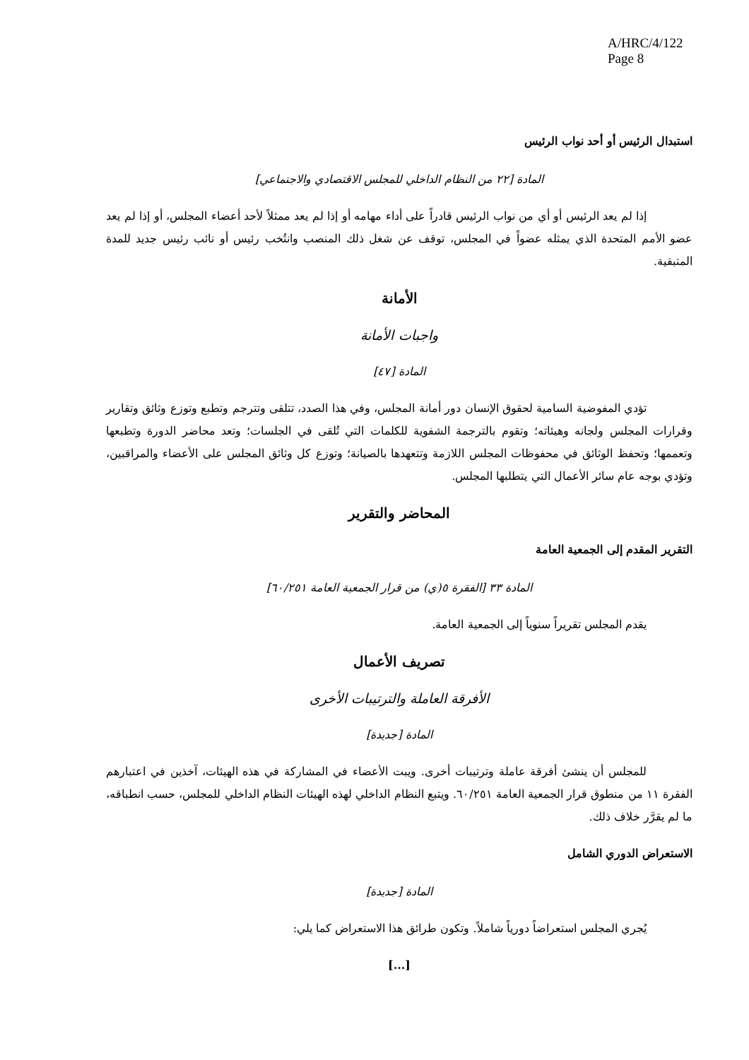A/HRC/4/122
Page 8
استبدال الرئيس أو أحد نواب الرئيس
المادة [٢٢ من النظام الداخلي للمجلس الاقتصادي والاجتماعي]
إذا لم يعد الرئيس أو أي من نواب الرئيس قادراً على أداء مهامه أو إذا لم يعد ممثلاً لأحد أعضاء المجلس، أو إذا لم يعد عضو الأمم المتحدة الذي يمثله عضواً في المجلس، توقف عن شغل ذلك المنصب وانتُخب رئيس أو نائب رئيس جديد للمدة المتبقية.
الأمانة
واجبات الأمانة
المادة [٤٧]
تؤدي المفوضية السامية لحقوق الإنسان دور أمانة المجلس، وفي هذا الصدد، تتلقى وتترجم وتطبع وتوزع وثائق وتقارير وقرارات المجلس ولجانه وهيئاته؛ وتقوم بالترجمة الشفوية للكلمات التي تُلقى في الجلسات؛ وتعد محاضر الدورة وتطبعها وتعممها؛ وتحفظ الوثائق في محفوظات المجلس اللازمة وتتعهدها بالصيانة؛ وتوزع كل وثائق المجلس على الأعضاء والمراقبين، وتؤدي بوجه عام سائر الأعمال التي يتطلبها المجلس.
المحاضر والتقرير
التقرير المقدم إلى الجمعية العامة
المادة ٣٣ [الفقرة ٥(ي) من قرار الجمعية العامة ٦٠/٢٥١]
يقدم المجلس تقريراً سنوياً إلى الجمعية العامة.
تصريف الأعمال
الأفرقة العاملة والترتيبات الأخرى
المادة [جديدة]
للمجلس أن ينشئ أفرقة عاملة وترتيبات أخرى. ويبت الأعضاء في المشاركة في هذه الهيئات، آخذين في اعتبارهم الفقرة ١١ من منطوق قرار الجمعية العامة ٦٠/٢٥١. ويتبع النظام الداخلي لهذه الهيئات النظام الداخلي للمجلس، حسب انطباقه، ما لم يقرَّر خلاف ذلك.
الاستعراض الدوري الشامل
المادة [جديدة]
يُجري المجلس استعراضاً دورياً شاملاً. وتكون طرائق هذا الاستعراض كما يلي:
[...]